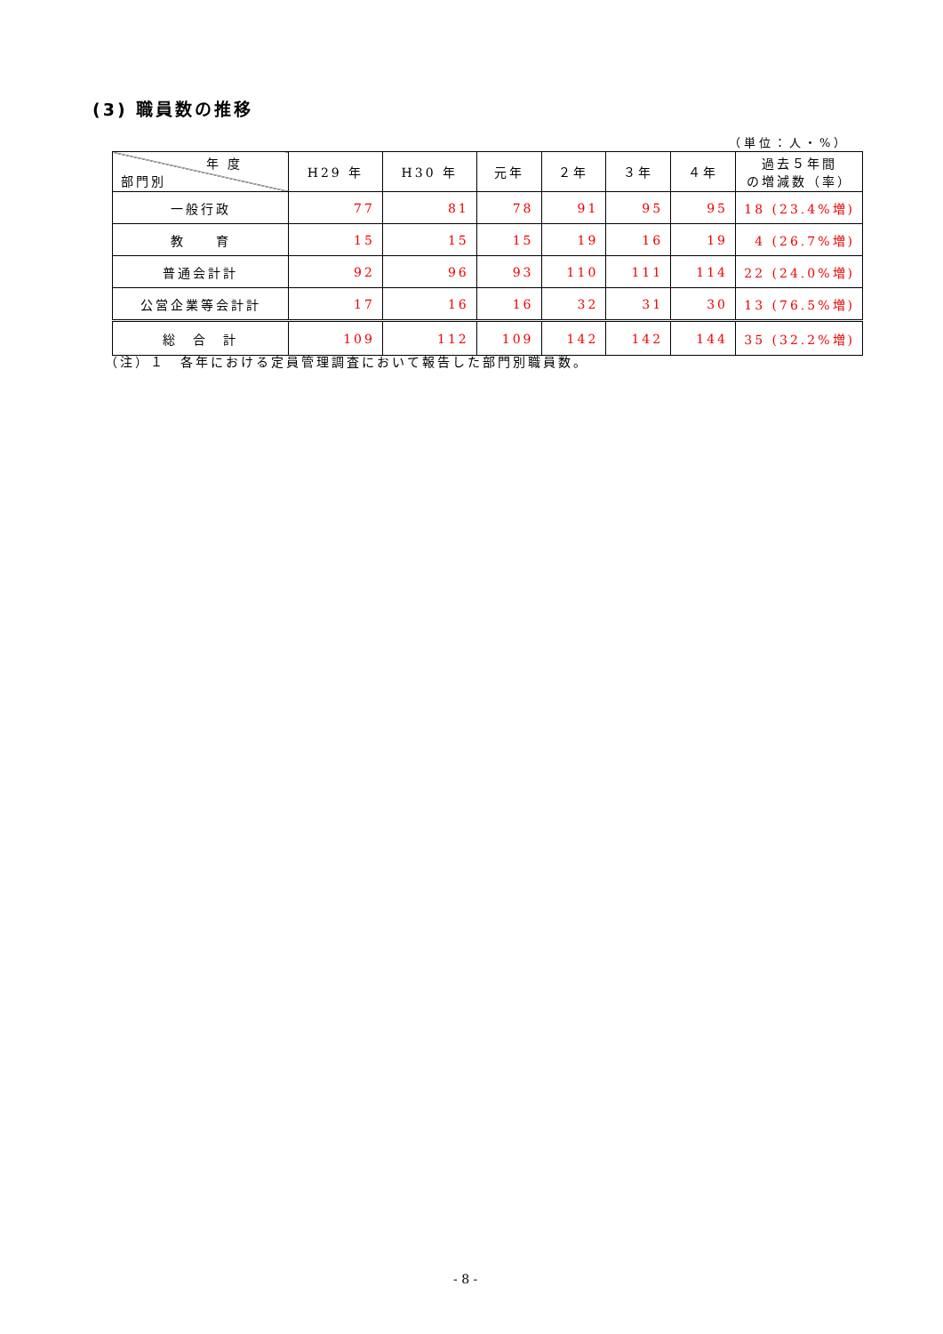(3) 職員数の推移
（単位：人・%）
| 年 度 部門別 | H29 年 | H30 年 | 元年 | ２年 | ３年 | ４年 | 過去５年間 の増減数（率） |
| --- | --- | --- | --- | --- | --- | --- | --- |
| 一般行政 | 77 | 81 | 78 | 91 | 95 | 95 | 18 (23.4%増) |
| 教 育 | 15 | 15 | 15 | 19 | 16 | 19 | 4 (26.7%増) |
| 普通会計計 | 92 | 96 | 93 | 110 | 111 | 114 | 22 (24.0%増) |
| 公営企業等会計計 | 17 | 16 | 16 | 32 | 31 | 30 | 13 (76.5%増) |
| 総 合 計 | 109 | 112 | 109 | 142 | 142 | 144 | 35 (32.2%増) |
（注）１　各年における定員管理調査において報告した部門別職員数。
- 8 -